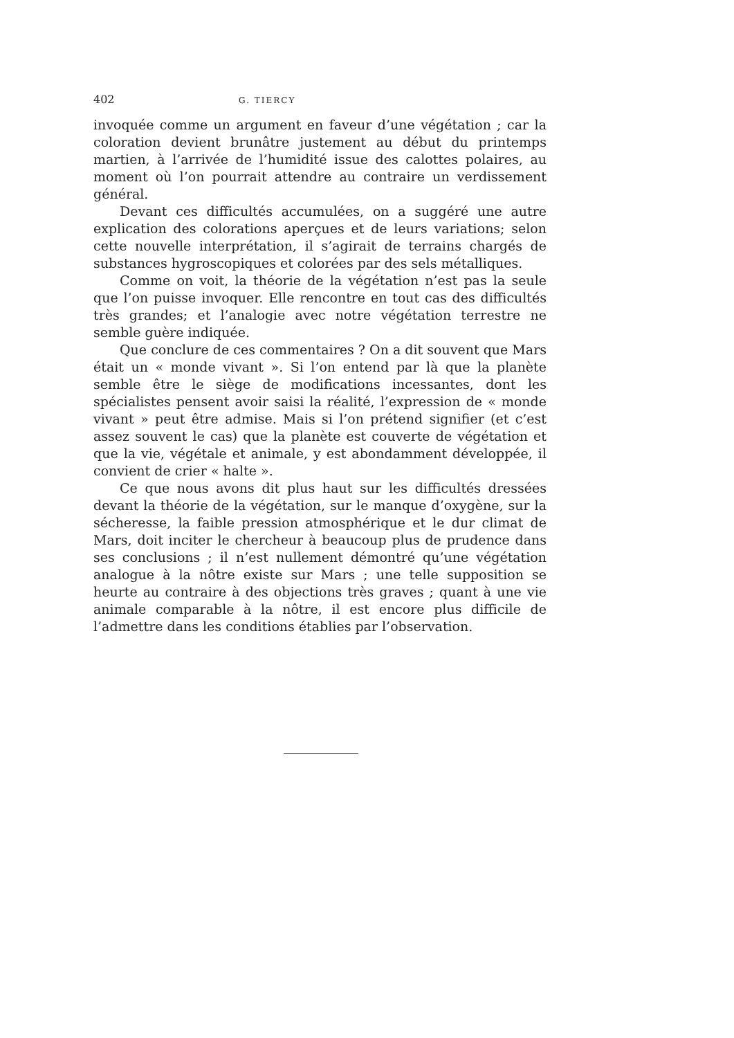402 G. TIERCY
invoquée comme un argument en faveur d’une végétation ; car la coloration devient brunâtre justement au début du printemps martien, à l’arrivée de l’humidité issue des calottes polaires, au moment où l’on pourrait attendre au contraire un verdissement général.
Devant ces difficultés accumulées, on a suggéré une autre explication des colorations aperçues et de leurs variations; selon cette nouvelle interprétation, il s’agirait de terrains chargés de substances hygroscopiques et colorées par des sels métalliques.
Comme on voit, la théorie de la végétation n’est pas la seule que l’on puisse invoquer. Elle rencontre en tout cas des difficultés très grandes; et l’analogie avec notre végétation terrestre ne semble guère indiquée.
Que conclure de ces commentaires ? On a dit souvent que Mars était un « monde vivant ». Si l’on entend par là que la planète semble être le siège de modifications incessantes, dont les spécialistes pensent avoir saisi la réalité, l’expression de « monde vivant » peut être admise. Mais si l’on prétend signifier (et c’est assez souvent le cas) que la planète est couverte de végétation et que la vie, végétale et animale, y est abondamment développée, il convient de crier « halte ».
Ce que nous avons dit plus haut sur les difficultés dressées devant la théorie de la végétation, sur le manque d’oxygène, sur la sécheresse, la faible pression atmosphérique et le dur climat de Mars, doit inciter le chercheur à beaucoup plus de prudence dans ses conclusions ; il n’est nullement démontré qu’une végétation analogue à la nôtre existe sur Mars ; une telle supposition se heurte au contraire à des objections très graves ; quant à une vie animale comparable à la nôtre, il est encore plus difficile de l’admettre dans les conditions établies par l’observation.